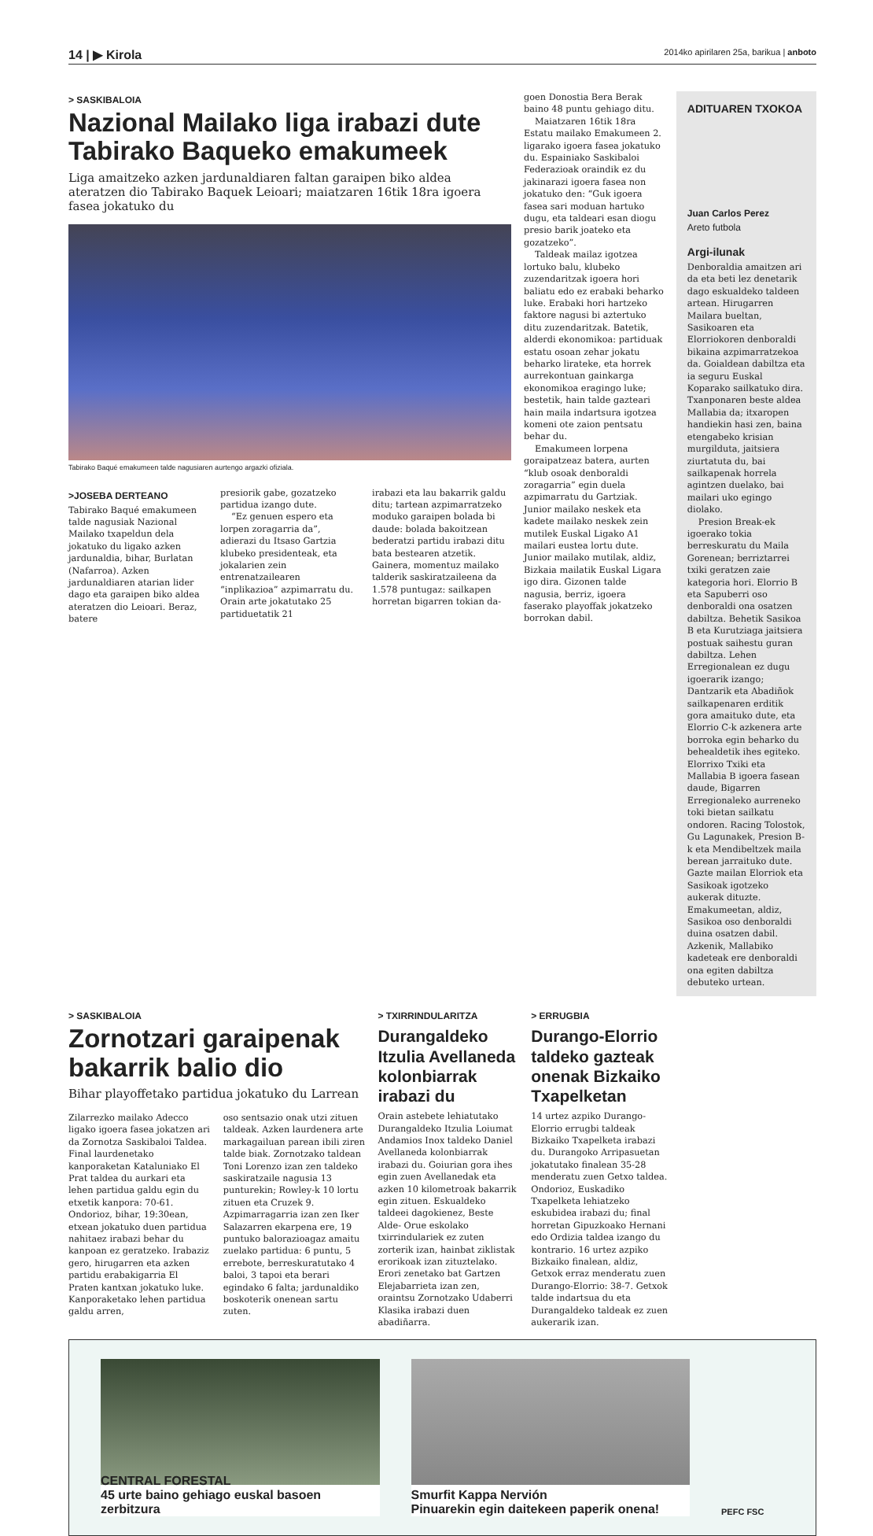14 | ▶ Kirola 2014ko apirilaren 25a, barikua | anboto
> SASKIBALOIA
Nazional Mailako liga irabazi dute Tabirako Baqueko emakumeek
Liga amaitzeko azken jardunaldiaren faltan garaipen biko aldea ateratzen dio Tabirako Baquek Leioari; maiatzaren 16tik 18ra igoera fasea jokatuko du
Tabirako Baqué emakumeen talde nagusiaren aurtengo argazki ofiziala.
>JOSEBA DERTEANO
Tabirako Baqué emakumeen talde nagusiak Nazional Mailako txapeldun dela jokatuko du ligako azken jardunaldia, bihar, Burlatan (Nafarroa). Azken jardunaldiaren atarian lider dago eta garaipen biko aldea ateratzen dio Leioari. Beraz, batere
presiorik gabe, gozatzeko partidua izango dute.
“Ez genuen espero eta lorpen zoragarria da”, adierazi du Itsaso Gartzia klubeko presidenteak, eta jokalarien zein entrenatzailearen “inplikazioa” azpimarratu du. Orain arte jokatutako 25 partiduetatik 21
irabazi eta lau bakarrik galdu ditu; tartean azpimarratzeko moduko garaipen bolada bi daude: bolada bakoitzean bederatzi partidu irabazi ditu bata bestearen atzetik. Gainera, momentuz mailako talderik saskiratzaileena da 1.578 puntugaz: sailkapen horretan bigarren tokian da-
goen Donostia Bera Berak baino 48 puntu gehiago ditu.
Maiatzaren 16tik 18ra Estatu mailako Emakumeen 2. ligarako igoera fasea jokatuko du. Espainiako Saskibaloi Federazioak oraindik ez du jakinarazi igoera fasea non jokatuko den: “Guk igoera fasea sari moduan hartuko dugu, eta taldeari esan diogu presio barik joateko eta gozatzeko”.
Taldeak mailaz igotzea lortuko balu, klubeko zuzendaritzak igoera hori baliatu edo ez erabaki beharko luke. Erabaki hori hartzeko faktore nagusi bi aztertuko ditu zuzendaritzak. Batetik, alderdi ekonomikoa: partiduak estatu osoan zehar jokatu beharko lirateke, eta horrek aurrekontuan gainkarga ekonomikoa eragingo luke; bestetik, hain talde gazteari hain maila indartsura igotzea komeni ote zaion pentsatu behar du.
Emakumeen lorpena goraipatzeaz batera, aurten “klub osoak denboraldi zoragarria” egin duela azpimarratu du Gartziak. Junior mailako neskek eta kadete mailako neskek zein mutilek Euskal Ligako A1 mailari eustea lortu dute. Junior mailako mutilak, aldiz, Bizkaia mailatik Euskal Ligara igo dira. Gizonen talde nagusia, berriz, igoera faserako playoffak jokatzeko borrokan dabil.
ADITUAREN TXOKOA
Juan Carlos Perez
Areto futbola
Argi-ilunak
Denboraldia amaitzen ari da eta beti lez denetarik dago eskualdeko taldeen artean. Hirugarren Mailara bueltan, Sasikoaren eta Elorriokoren denboraldi bikaina azpimarratzekoa da. Goialdean dabiltza eta ia seguru Euskal Koparako sailkatuko dira. Txanponaren beste aldea Mallabia da; itxaropen handiekin hasi zen, baina etengabeko krisian murgilduta, jaitsiera ziurtatuta du, bai sailkapenak horrela agintzen duelako, bai mailari uko egingo diolako.
Presion Break-ek igoerako tokia berreskuratu du Maila Gorenean; berriztarrei txiki geratzen zaie kategoria hori. Elorrio B eta Sapuberri oso denboraldi ona osatzen dabiltza. Behetik Sasikoa B eta Kurutziaga jaitsiera postuak saihestu guran dabiltza. Lehen Erregionalean ez dugu igoerarik izango; Dantzarik eta Abadiñok sailkapenaren erditik gora amaituko dute, eta Elorrio C-k azkenera arte borroka egin beharko du behealdetik ihes egiteko. Elorrixo Txiki eta Mallabia B igoera fasean daude, Bigarren Erregionaleko aurreneko toki bietan sailkatu ondoren. Racing Tolostok, Gu Lagunakek, Presion B-k eta Mendibeltzek maila berean jarraituko dute. Gazte mailan Elorriok eta Sasikoak igotzeko aukerak dituzte. Emakumeetan, aldiz, Sasikoa oso denboraldi duina osatzen dabil. Azkenik, Mallabiko kadeteak ere denboraldi ona egiten dabiltza debuteko urtean.
> SASKIBALOIA
Zornotzari garaipenak bakarrik balio dio
Bihar playoffetako partidua jokatuko du Larrean
Zilarrezko mailako Adecco ligako igoera fasea jokatzen ari da Zornotza Saskibaloi Taldea. Final laurdenetako kanporaketan Kataluniako El Prat taldea du aurkari eta lehen partidua galdu egin du etxetik kanpora: 70-61. Ondorioz, bihar, 19:30ean, etxean jokatuko duen partidua nahitaez irabazi behar du kanpoan ez geratzeko. Irabaziz gero, hirugarren eta azken partidu erabakigarria El Praten kantxan jokatuko luke. Kanporaketako lehen partidua galdu arren,
oso sentsazio onak utzi zituen taldeak. Azken laurdenera arte markagailuan parean ibili ziren talde biak. Zornotzako taldean Toni Lorenzo izan zen taldeko saskiratzaile nagusia 13 punturekin; Rowley-k 10 lortu zituen eta Cruzek 9. Azpimarragarria izan zen Iker Salazarren ekarpena ere, 19 puntuko balorazioagaz amaitu zuelako partidua: 6 puntu, 5 errebote, berreskuratutako 4 baloi, 3 tapoi eta berari egindako 6 falta; jardunaldiko boskoterik onenean sartu zuten.
> TXIRRINDULARITZA
Durangaldeko Itzulia Avellaneda kolonbiarrak irabazi du
Orain astebete lehiatutako Durangaldeko Itzulia Loiumat Andamios Inox taldeko Daniel Avellaneda kolonbiarrak irabazi du. Goiurian gora ihes egin zuen Avellanedak eta azken 10 kilometroak bakarrik egin zituen. Eskualdeko taldeei dagokienez, Beste Alde- Orue eskolako txirrindulariek ez zuten zorterik izan, hainbat ziklistak erorikoak izan zituztelako. Erori zenetako bat Gartzen Elejabarrieta izan zen, oraintsu Zornotzako Udaberri Klasika irabazi duen abadiñarra.
> ERRUGBIA
Durango-Elorrio taldeko gazteak onenak Bizkaiko Txapelketan
14 urtez azpiko Durango-Elorrio errugbi taldeak Bizkaiko Txapelketa irabazi du. Durangoko Arripasuetan jokatutako finalean 35-28 menderatu zuen Getxo taldea. Ondorioz, Euskadiko Txapelketa lehiatzeko eskubidea irabazi du; final horretan Gipuzkoako Hernani edo Ordizia taldea izango du kontrario. 16 urtez azpiko Bizkaiko finalean, aldiz, Getxok erraz menderatu zuen Durango-Elorrio: 38-7. Getxok talde indartsua du eta Durangaldeko taldeak ez zuen aukerarik izan.
CENTRAL FORESTAL
45 urte baino gehiago euskal basoen zerbitzura
Smurfit Kappa Nervión
Pinuarekin egin daitekeen paperik onena!
PEFC FSC